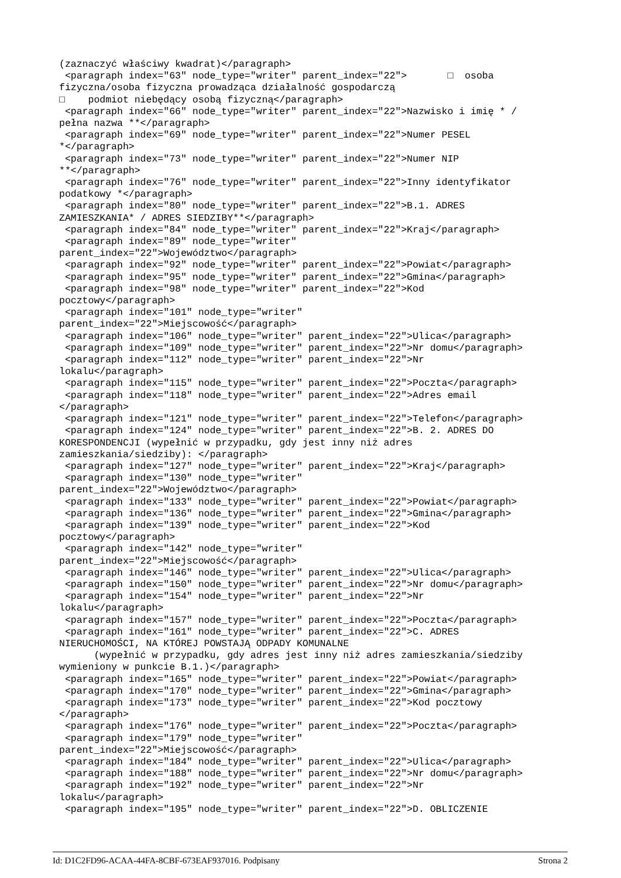(zaznaczyć właściwy kwadrat)</paragraph>
 <paragraph index="63" node_type="writer" parent_index="22">       □  osoba
fizyczna/osoba fizyczna prowadząca działalność gospodarczą
□    podmiot niebędący osobą fizyczną</paragraph>
 <paragraph index="66" node_type="writer" parent_index="22">Nazwisko i imię * /
pełna nazwa **</paragraph>
 <paragraph index="69" node_type="writer" parent_index="22">Numer PESEL
*</paragraph>
 <paragraph index="73" node_type="writer" parent_index="22">Numer NIP
**</paragraph>
 <paragraph index="76" node_type="writer" parent_index="22">Inny identyfikator
podatkowy *</paragraph>
 <paragraph index="80" node_type="writer" parent_index="22">B.1. ADRES
ZAMIESZKANIA* / ADRES SIEDZIBY**</paragraph>
 <paragraph index="84" node_type="writer" parent_index="22">Kraj</paragraph>
 <paragraph index="89" node_type="writer"
parent_index="22">Województwo</paragraph>
 <paragraph index="92" node_type="writer" parent_index="22">Powiat</paragraph>
 <paragraph index="95" node_type="writer" parent_index="22">Gmina</paragraph>
 <paragraph index="98" node_type="writer" parent_index="22">Kod
pocztowy</paragraph>
 <paragraph index="101" node_type="writer"
parent_index="22">Miejscowość</paragraph>
 <paragraph index="106" node_type="writer" parent_index="22">Ulica</paragraph>
 <paragraph index="109" node_type="writer" parent_index="22">Nr domu</paragraph>
 <paragraph index="112" node_type="writer" parent_index="22">Nr
lokalu</paragraph>
 <paragraph index="115" node_type="writer" parent_index="22">Poczta</paragraph>
 <paragraph index="118" node_type="writer" parent_index="22">Adres email
</paragraph>
 <paragraph index="121" node_type="writer" parent_index="22">Telefon</paragraph>
 <paragraph index="124" node_type="writer" parent_index="22">B. 2. ADRES DO
KORESPONDENCJI (wypełnić w przypadku, gdy jest inny niż adres
zamieszkania/siedziby): </paragraph>
 <paragraph index="127" node_type="writer" parent_index="22">Kraj</paragraph>
 <paragraph index="130" node_type="writer"
parent_index="22">Województwo</paragraph>
 <paragraph index="133" node_type="writer" parent_index="22">Powiat</paragraph>
 <paragraph index="136" node_type="writer" parent_index="22">Gmina</paragraph>
 <paragraph index="139" node_type="writer" parent_index="22">Kod
pocztowy</paragraph>
 <paragraph index="142" node_type="writer"
parent_index="22">Miejscowość</paragraph>
 <paragraph index="146" node_type="writer" parent_index="22">Ulica</paragraph>
 <paragraph index="150" node_type="writer" parent_index="22">Nr domu</paragraph>
 <paragraph index="154" node_type="writer" parent_index="22">Nr
lokalu</paragraph>
 <paragraph index="157" node_type="writer" parent_index="22">Poczta</paragraph>
 <paragraph index="161" node_type="writer" parent_index="22">C. ADRES
NIERUCHOMOŚCI, NA KTÓREJ POWSTAJĄ ODPADY KOMUNALNE
      (wypełnić w przypadku, gdy adres jest inny niż adres zamieszkania/siedziby
wymieniony w punkcie B.1.)</paragraph>
 <paragraph index="165" node_type="writer" parent_index="22">Powiat</paragraph>
 <paragraph index="170" node_type="writer" parent_index="22">Gmina</paragraph>
 <paragraph index="173" node_type="writer" parent_index="22">Kod pocztowy
</paragraph>
 <paragraph index="176" node_type="writer" parent_index="22">Poczta</paragraph>
 <paragraph index="179" node_type="writer"
parent_index="22">Miejscowość</paragraph>
 <paragraph index="184" node_type="writer" parent_index="22">Ulica</paragraph>
 <paragraph index="188" node_type="writer" parent_index="22">Nr domu</paragraph>
 <paragraph index="192" node_type="writer" parent_index="22">Nr
lokalu</paragraph>
 <paragraph index="195" node_type="writer" parent_index="22">D. OBLICZENIE
Id: D1C2FD96-ACAA-44FA-8CBF-673EAF937016. Podpisany Strona 2